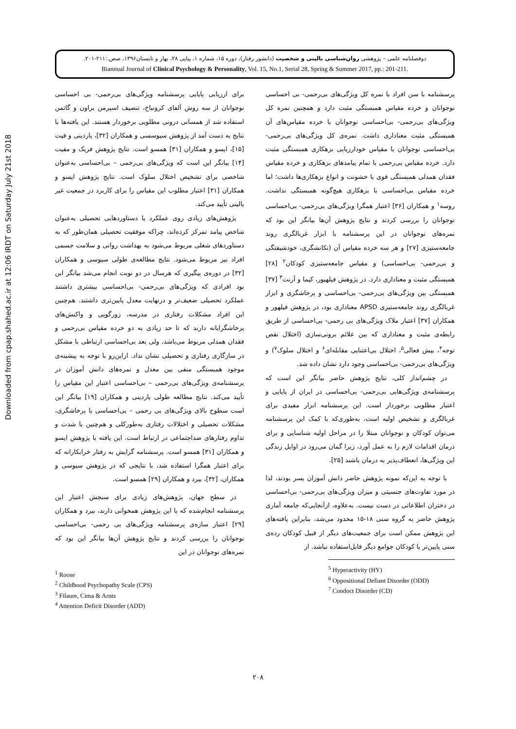دوفصلنامه علمی – پژوهشی روان‌شناسی بالینی و شخصیت (دانشور رفتار)، دوره ۱۵، شماره ۱، پیاپی ۲۸، بهار و تابستان۱۳۹۶، صص.:۲۱۱-۲۰۱.
Biannual Journal of Clinical Psychology & Personality, Vol. 15, No.1, Serial 28, Spring & Summer 2017, pp.: 201-211.
Downloaded from cpap.shahed.ac.ir at 12:06 IRDT on Saturday July 21st 2018
برای ارزیابی پایایی پرسشنامه ویژگی‌های بی‌رحمی- بی احساسی نوجوانان از سه روش آلفای کرونباخ، تنصیف اسپرمن براون و گاتمن استفاده شد از همسانی درونی مطلوبی برخوردار هستند. این یافته‌ها با نتایج به دست آمد از پژوهش سیوسسی و همکاران [۳۲]، پاردینی و فیت [۱۵]، ایسو و همکاران [۳۱] همسو است. نتایج پژوهش فریک و مفیت [۱۴] بیانگر این است که ویژگی‌های بی‌رحمی – بی‌احساسی به‌عنوان شاخصی برای تشخیص اختلال سلوک است. نتایج پژوهش ایسو و همکاران [۳۱] اعتبار مطلوب این مقیاس را برای کاربرد در جمعیت غیر بالینی تأیید می‌کند.
پژوهش‌های زیادی روی عملکرد یا دستاوردهایی تحصیلی به‌عنوان شاخص پیامد تمرکز کرده‌اند، چراکه موفقیت تحصیلی همان‌طور که به دستاوردهای شغلی مربوط می‌شود به بهداشت روانی و سلامت جسمی افراد نیز مربوط می‌شود. نتایج مطالعه‌ی طولی سیوسی و همکاران [۳۲] در دوره‌ی پیگیری که هرسال در دو نوبت انجام می‌شد بیانگر این بود افرادی که ویژگی‌های بی‌رحمی- بی‌احساسی بیشتری داشتند عملکرد تحصیلی ضعیف‌تر و درنهایت معدل پایین‌تری داشتند. هم‌چنین این افراد مشکلات رفتاری در مدرسه، زورگویی و واکنش‌های پرخاشگرایانه دارند که تا حد زیادی به دو خرده مقیاس بی‌رحمی و فقدان همدلی مربوط می‌باشد، ولی بعد بی‌احساسی ارتباطی با مشکل در سازگاری رفتاری و تحصیلی نشان نداد. ازاین‌رو با توجه به پیشینه‌ی موجود همبستگی منفی بین معدل و نمره‌های دانش آموزان در پرسشنامه‌ی ویژگی‌های بی‌رحمی – بی‌احساسی اعتبار این مقیاس را تأیید می‌کند. نتایج مطالعه طولی پاردینی و همکاران [۱۹] بیانگر این است سطوح بالای ویژگی‌های بی رحمی – بی‌احساسی با پرخاشگری، مشکلات تحصیلی و اختلالات رفتاری به‌طورکلی و هم‌چنین با شدت و تداوم رفتارهای ضداجتماعی در ارتباط است. این یافته با پژوهش ایسو و همکاران [۳۱] همسو است. پرسشنامه گرایش به رفتار خرابکارانه که برای اعتبار همگرا استفاده شد، با نتایجی که در پژوهش سیوسی و همکاران، [۳۲]، بیرد و همکاران [۲۹] همسو است.
در سطح جهان، پژوهش‌های زیادی برای سنجش اعتبار این پرسشنامه انجام‌شده که با این پژوهش همخوانی دارند، بیرد و همکاران [۲۹] اعتبار سازه‌ی پرسشنامه ویژگی‌های بی رحمی- بی‌احساسی نوجوانان را بررسی کردند و نتایج پژوهش آن‌ها بیانگر این بود که نمره‌های نوجوانان در این
<sup>1</sup> Roose
<sup>2</sup> Childhood Psychopathy Scale (CPS)
<sup>3</sup> Filaure, Cima & Arnts
<sup>4</sup> Attention Deficit Disorder (ADD)
پرسشنامه با سن افراد با نمره کل ویژگی‌های بی‌رحمی- بی احساسی نوجوانان و خرده مقیاس همبستگی مثبت دارد و همچنین نمره کل ویژگی‌های بی‌رحمی- بی‌احساسی نوجوانان با خرده مقیاس‌های آن همبستگی مثبت معناداری داشت. نمره‌ی کل ویژگی‌های بی‌رحمی- بی‌احساسی نوجوانان با مقیاس خودارزیابی بزهکاری همبستگی مثبت دارد. خرده مقیاس بی‌رحمی با تمام پیامدهای بزهکاری و خرده مقیاس فقدان همدلی همبستگی قوی با خشونت و انواع بزهکاری‌ها داشت؛ اما خرده مقیاس بی‌احساسی با بزهکاری هیچ‌گونه همبستگی نداشت. روسه<sup>۱</sup> و همکاران [۳۶] اعتبار همگرا ویژگی‌های بی‌رحمی- بی‌احساسی نوجوانان را بررسی کردند و نتایج پژوهش آن‌ها بیانگر این بود که نمره‌های نوجوانان در این پرسشنامه با ابزار غربالگری روند جامعه‌ستیزی [۲۷] و هر سه خرده مقیاس آن (تکانشگری، خودشیفتگی و بی‌رحمی- بی‌احساسی) و مقیاس جامعه‌ستیزی کودکان<sup>۲</sup> [۲۸] همبستگی مثبت و معناداری دارد. در پژوهش فیلهیور، کیما و آرنت<sup>۳</sup> [۳۷] همبستگی بین ویژگی‌های بی‌رحمی- بی‌احساسی و پرخاشگری و ابزار غربالگری روند جامعه‌ستیزی APSD معناداری بود، در پژوهش فیلهور و همکاران [۳۷] اعتبار ملاک ویژگی‌های بی رحمی- بی‌احساسی از طریق رابطه‌ی مثبت و معناداری که بین علائم برونی‌سازی (اختلال نقص توجه<sup>۴</sup>، بیش فعالی<sup>۵</sup>، اختلال بی‌اعتنایی مقابله‌ای<sup>۶</sup> و اختلال سلوک<sup>۷</sup>) و ویژگی‌های بی‌رحمی- بی‌احساسی وجود دارد نشان داده شد.
در چشم‌انداز کلی، نتایج پژوهش حاضر بیانگر این است که پرسشنامه‌ی ویژگی‌هایی بی‌رحمی- بی‌احساسی در ایران از پایایی و اعتبار مطلوبی برخوردار است. این پرسشنامه ابزار مفیدی برای غربالگری و تشخیص اولیه است، به‌طوری‌که با کمک این پرسشنامه می‌توان کودکان و نوجوانان مبتلا را در مراحل اولیه شناسایی و برای درمان اقدامات لازم را به عمل آورد، زیرا گمان می‌رود در اوایل زندگی این ویژگی‌ها، انعطاف‌پذیر به درمان باشند [۲۵].
با توجه به این‌که نمونه پژوهش حاضر دانش آموزان پسر بودند، لذا در مورد تفاوت‌های جنسیتی و میزان ویژگی‌های بی‌رحمی- بی‌احساسی در دختران اطلاعاتی در دست نیست. به‌علاوه، ازآنجایی‌که جامعه آماری پژوهش حاضر به گروه سنی ۱۸-۱۵ محدود می‌شد، بنابراین یافته‌های این پژوهش ممکن است برای جمعیت‌های دیگر از قبیل کودکان رده‌ی سنی پایین‌تر یا کودکان جوامع دیگر قابل‌استفاده نباشد. از
<sup>5</sup> Hyperactivity (HY)
<sup>6</sup> Oppositional Defiant Disorder (ODD)
<sup>7</sup> Condoct Disorder (CD)
۲۰۸